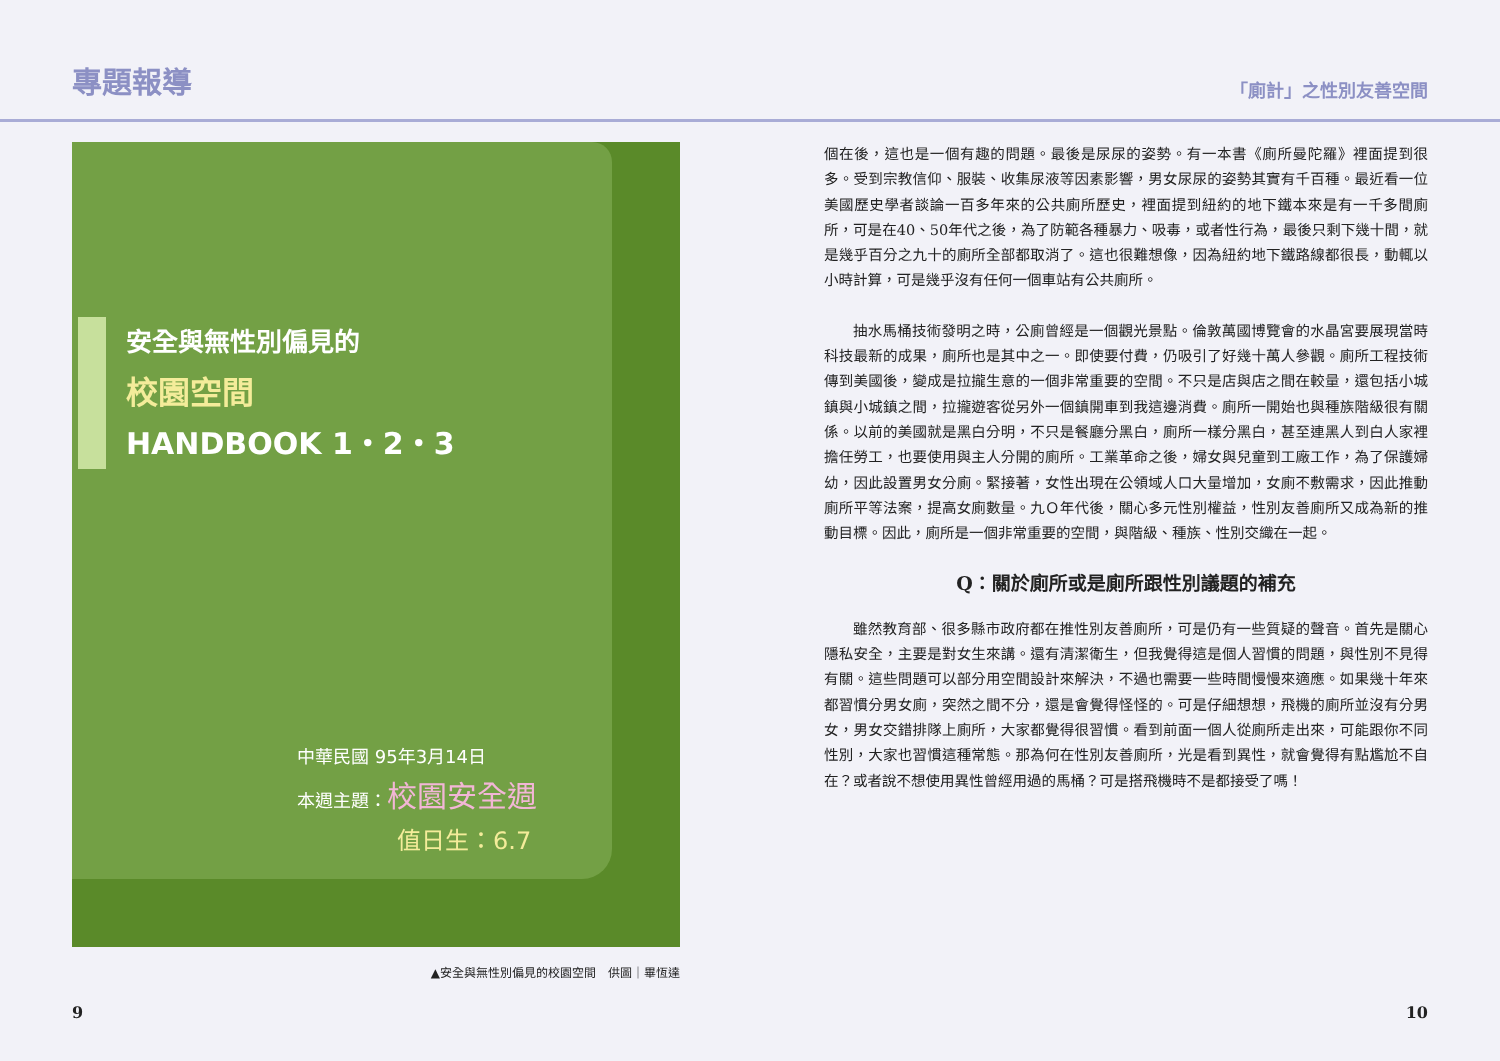專題報導
「廁計」之性別友善空間
安全與無性別偏見的
校園空間
HANDBOOK 1・2・3
中華民國 95年3月14日
本週主題：校園安全週
值日生：6.7
▲安全與無性別偏見的校園空間　供圖｜畢恆達
個在後，這也是一個有趣的問題。最後是尿尿的姿勢。有一本書《廁所曼陀羅》裡面提到很多。受到宗教信仰、服裝、收集尿液等因素影響，男女尿尿的姿勢其實有千百種。最近看一位美國歷史學者談論一百多年來的公共廁所歷史，裡面提到紐約的地下鐵本來是有一千多間廁所，可是在40、50年代之後，為了防範各種暴力、吸毒，或者性行為，最後只剩下幾十間，就是幾乎百分之九十的廁所全部都取消了。這也很難想像，因為紐約地下鐵路線都很長，動輒以小時計算，可是幾乎沒有任何一個車站有公共廁所。
抽水馬桶技術發明之時，公廁曾經是一個觀光景點。倫敦萬國博覽會的水晶宮要展現當時科技最新的成果，廁所也是其中之一。即使要付費，仍吸引了好幾十萬人參觀。廁所工程技術傳到美國後，變成是拉攏生意的一個非常重要的空間。不只是店與店之間在較量，還包括小城鎮與小城鎮之間，拉攏遊客從另外一個鎮開車到我這邊消費。廁所一開始也與種族階級很有關係。以前的美國就是黑白分明，不只是餐廳分黑白，廁所一樣分黑白，甚至連黑人到白人家裡擔任勞工，也要使用與主人分開的廁所。工業革命之後，婦女與兒童到工廠工作，為了保護婦幼，因此設置男女分廁。緊接著，女性出現在公領域人口大量增加，女廁不敷需求，因此推動廁所平等法案，提高女廁數量。九Ｏ年代後，關心多元性別權益，性別友善廁所又成為新的推動目標。因此，廁所是一個非常重要的空間，與階級、種族、性別交織在一起。
Q：關於廁所或是廁所跟性別議題的補充
雖然教育部、很多縣市政府都在推性別友善廁所，可是仍有一些質疑的聲音。首先是關心隱私安全，主要是對女生來講。還有清潔衛生，但我覺得這是個人習慣的問題，與性別不見得有關。這些問題可以部分用空間設計來解決，不過也需要一些時間慢慢來適應。如果幾十年來都習慣分男女廁，突然之間不分，還是會覺得怪怪的。可是仔細想想，飛機的廁所並沒有分男女，男女交錯排隊上廁所，大家都覺得很習慣。看到前面一個人從廁所走出來，可能跟你不同性別，大家也習慣這種常態。那為何在性別友善廁所，光是看到異性，就會覺得有點尷尬不自在？或者說不想使用異性曾經用過的馬桶？可是搭飛機時不是都接受了嗎！
9 10